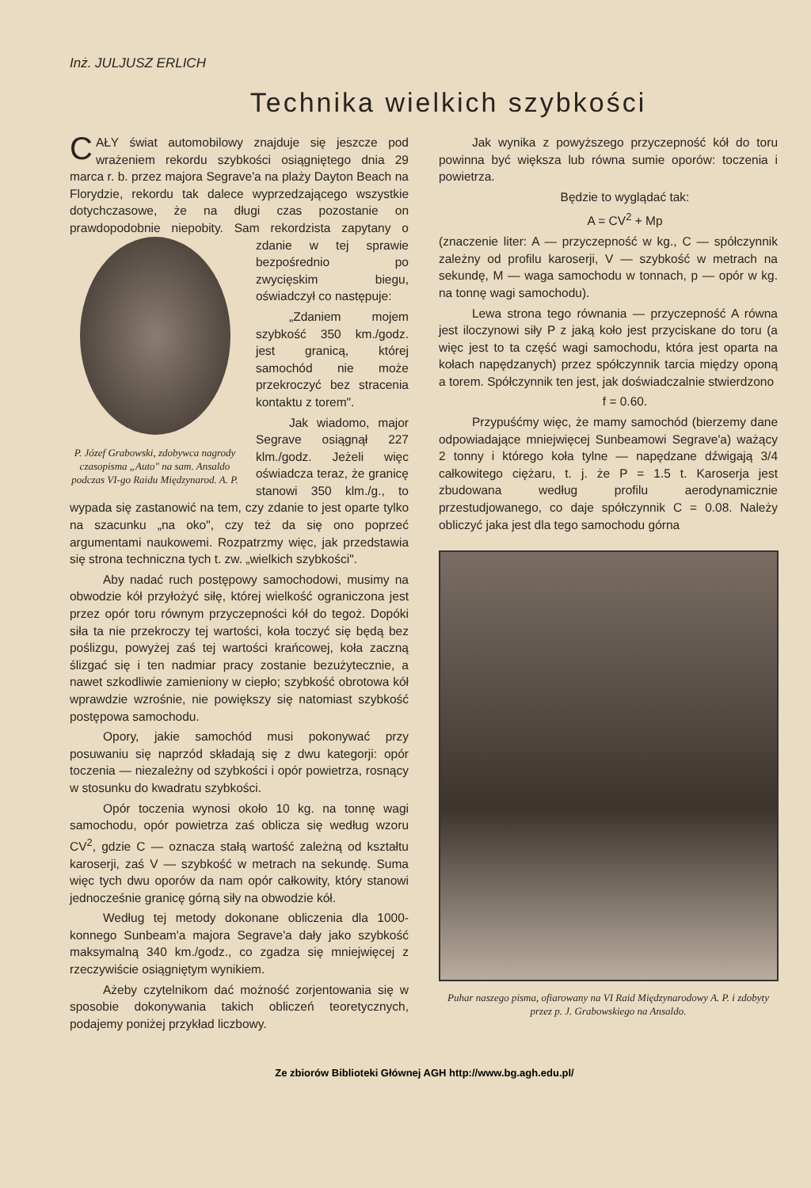Inż. JULJUSZ ERLICH
Technika wielkich szybkości
CAŁY świat automobilowy znajduje się jeszcze pod wrażeniem rekordu szybkości osiągniętego dnia 29 marca r. b. przez majora Segrave'a na plaży Dayton Beach na Florydzie, rekordu tak dalece wyprzedzającego wszystkie dotychczasowe, że na długi czas pozostanie on prawdopodobnie niepobity. Sam P. Józef Grabowski, zdobywca nagrody czasopisma „Auto" na sam. Ansaldo podczas VI-go Raidu Międzynarod. A. P. rekordzista zapytany o zdanie w tej sprawie bezpośrednio po zwycięskim biegu, oświadczył co następuje:
„Zdaniem mojem szybkość 350 km./godz. jest granicą, której samochód nie może przekroczyć bez stracenia kontaktu z torem".
Jak wiadomo, major Segrave osiągnął 227 klm./godz. Jeżeli więc oświadcza teraz, że granicę stanowi 350 klm./g., to wypada się zastanowić na tem, czy zdanie to jest oparte tylko na szacunku „na oko", czy też da się ono poprzeć argumentami naukowemi. Rozpatrzmy więc, jak przedstawia się strona techniczna tych t. zw. „wielkich szybkości".
Aby nadać ruch postępowy samochodowi, musimy na obwodzie kół przyłożyć siłę, której wielkość ograniczona jest przez opór toru równym przyczepności kół do tegoż. Dopóki siła ta nie przekroczy tej wartości, koła toczyć się będą bez poślizgu, powyżej zaś tej wartości krańcowej, koła zaczną ślizgać się i ten nadmiar pracy zostanie bezużytecznie, a nawet szkodliwie zamieniony w ciepło; szybkość obrotowa kół wprawdzie wzrośnie, nie powiększy się natomiast szybkość postępowa samochodu.
Opory, jakie samochód musi pokonywać przy posuwaniu się naprzód składają się z dwu kategorji: opór toczenia — niezależny od szybkości i opór powietrza, rosnący w stosunku do kwadratu szybkości.
Opór toczenia wynosi około 10 kg. na tonnę wagi samochodu, opór powietrza zaś oblicza się według wzoru CV<sup>2</sup>, gdzie C — oznacza stałą wartość zależną od kształtu karoserji, zaś V — szybkość w metrach na sekundę. Suma więc tych dwu oporów da nam opór całkowity, który stanowi jednocześnie granicę górną siły na obwodzie kół.
Według tej metody dokonane obliczenia dla 1000-konnego Sunbeam'a majora Segrave'a dały jako szybkość maksymalną 340 km./godz., co zgadza się mniejwięcej z rzeczywiście osiągniętym wynikiem.
Ażeby czytelnikom dać możność zorjentowania się w sposobie dokonywania takich obliczeń teoretycznych, podajemy poniżej przykład liczbowy.
Jak wynika z powyższego przyczepność kół do toru powinna być większa lub równa sumie oporów: toczenia i powietrza.
Będzie to wyglądać tak:
A = CV<sup>2</sup> + Mp
(znaczenie liter: A — przyczepność w kg., C — spółczynnik zależny od profilu karoserji, V — szybkość w metrach na sekundę, M — waga samochodu w tonnach, p — opór w kg. na tonnę wagi samochodu).
Lewa strona tego równania — przyczepność A równa jest iloczynowi siły P z jaką koło jest przyciskane do toru (a więc jest to ta część wagi samochodu, która jest oparta na kołach napędzanych) przez spółczynnik tarcia między oponą a torem. Spółczynnik ten jest, jak doświadczalnie stwierdzono
f = 0.60.
Przypuśćmy więc, że mamy samochód (bierzemy dane odpowiadające mniejwięcej Sunbeamowi Segrave'a) ważący 2 tonny i którego koła tylne — napędzane dźwigają 3/4 całkowitego ciężaru, t. j. że P = 1.5 t. Karoserja jest zbudowana według profilu aerodynamicznie przestudjowanego, co daje spółczynnik C = 0.08. Należy obliczyć jaka jest dla tego samochodu górna
Puhar naszego pisma, ofiarowany na VI Raid Międzynarodowy A. P. i zdobyty przez p. J. Grabowskiego na Ansaldo.
Ze zbiorów Biblioteki Głównej AGH http://www.bg.agh.edu.pl/